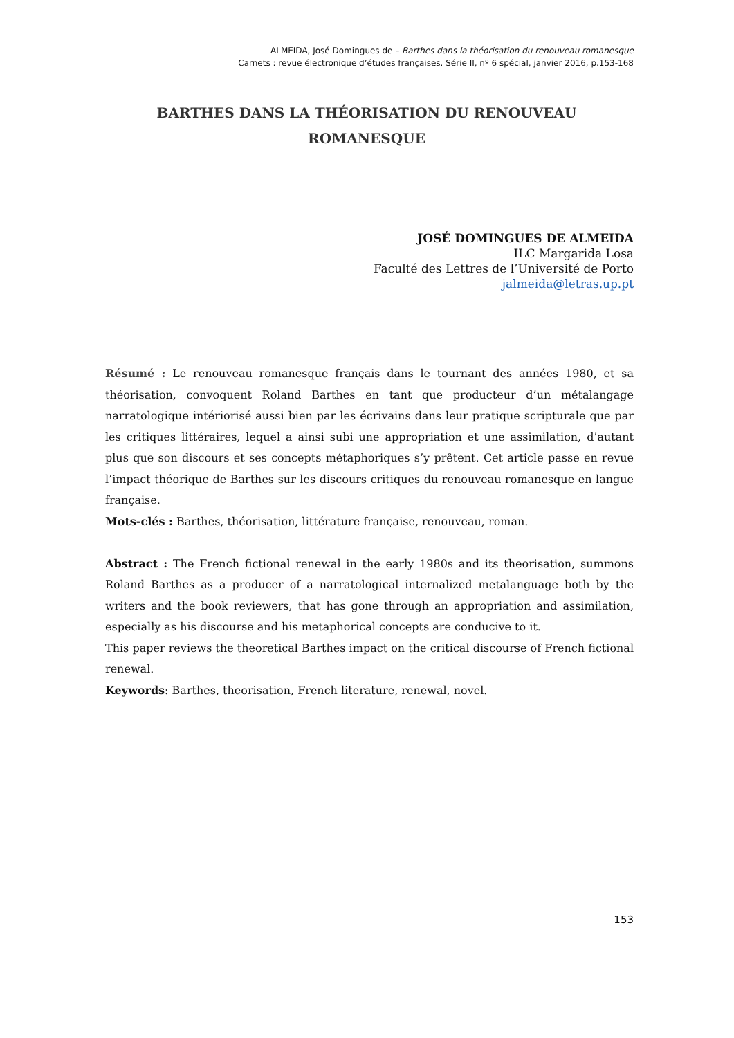ALMEIDA, José Domingues de – Barthes dans la théorisation du renouveau romanesque
Carnets : revue électronique d’études françaises. Série II, nº 6 spécial, janvier 2016, p.153-168
BARTHES DANS LA THÉORISATION DU RENOUVEAU ROMANESQUE
JOSÉ DOMINGUES DE ALMEIDA
ILC Margarida Losa
Faculté des Lettres de l’Université de Porto
jalmeida@letras.up.pt
Résumé : Le renouveau romanesque français dans le tournant des années 1980, et sa théorisation, convoquent Roland Barthes en tant que producteur d’un métalangage narratologique intériorisé aussi bien par les écrivains dans leur pratique scripturale que par les critiques littéraires, lequel a ainsi subi une appropriation et une assimilation, d’autant plus que son discours et ses concepts métaphoriques s’y prêtent. Cet article passe en revue l’impact théorique de Barthes sur les discours critiques du renouveau romanesque en langue française.
Mots-clés : Barthes, théorisation, littérature française, renouveau, roman.
Abstract : The French fictional renewal in the early 1980s and its theorisation, summons Roland Barthes as a producer of a narratological internalized metalanguage both by the writers and the book reviewers, that has gone through an appropriation and assimilation, especially as his discourse and his metaphorical concepts are conducive to it.
This paper reviews the theoretical Barthes impact on the critical discourse of French fictional renewal.
Keywords: Barthes, theorisation, French literature, renewal, novel.
153